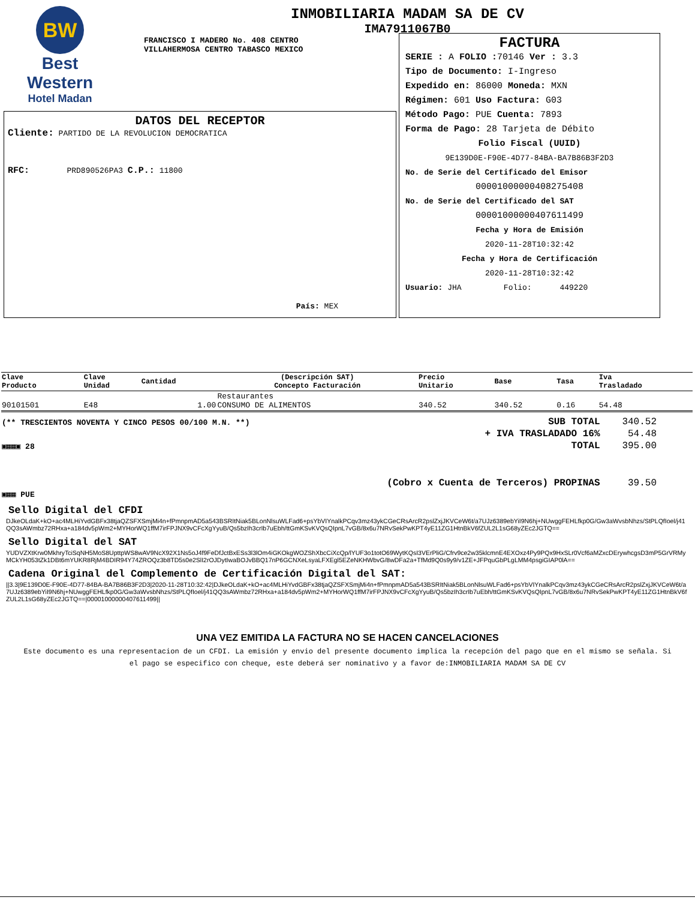BW
Best
Western
Hotel Madan
INMOBILIARIA MADAM SA DE CV
IMA7911067B0
FRANCISCO I MADERO No. 408 CENTRO
VILLAHERMOSA CENTRO TABASCO MEXICO
DATOS DEL RECEPTOR
Cliente: PARTIDO DE LA REVOLUCION DEMOCRATICA
RFC: PRD890526PA3 C.P.: 11800
País: MEX
FACTURA
SERIE : A FOLIO : 70146 Ver : 3.3
Tipo de Documento: I-Ingreso
Expedido en: 86000 Moneda: MXN
Régimen: 601 Uso Factura: G03
Método Pago: PUE Cuenta: 7893
Forma de Pago: 28 Tarjeta de Débito
Folio Fiscal (UUID)
9E139D0E-F90E-4D77-84BA-BA7B86B3F2D3
No. de Serie del Certificado del Emisor
00001000000408275408
No. de Serie del Certificado del SAT
00001000000407611499
Fecha y Hora de Emisión
2020-11-28T10:32:42
Fecha y Hora de Certificación
2020-11-28T10:32:42
Usuario: JHA Folio: 449220
| Clave Producto | Clave Unidad | Cantidad | (Descripción SAT) Concepto Facturación | Precio Unitario | Base | Tasa | Iva Trasladado |
| --- | --- | --- | --- | --- | --- | --- | --- |
| 90101501 | E48 | 1.00 | Restaurantes CONSUMO DE ALIMENTOS | 340.52 | 340.52 | 0.16 | 54.48 |
| (** TRESCIENTOS NOVENTA Y CINCO PESOS 00/100 M.N. **) | SUB TOTAL | 340.52 |
| | + IVA TRASLADADO 16% | 54.48 |
| ▣▦▦▣ 28 | TOTAL | 395.00 |
| | (Cobro x Cuenta de Terceros) PROPINAS | 39.50 |
| ▣▦▦ PUE | | |
Sello Digital del CFDI
DJkeOLdaK+kO+ac4MLHiYvdGBFx38tjaQZSFXSmjMi4n+fPmnpmAD5a543BSRItNiak5BLonNlsuWLFad6+psYbVIYnalkPCqv3mz43ykCGeCRsArcR2pslZxjJKVCeW6t/a7UJz6389ebYiI9N6hj+NUwggFEHLfkp0G/Gw3aWvsbNhzs/StPLQfIoel/j41QQ3sAWmbz72RHxa+a184dv5pWm2+MYHorWQ1ffM7irFPJNX9vCFcXgYyuB/Qs5bzIh3crIb7uEbh/ttGmKSvKVQsQIpnL7vGB/8x6u7NRvSekPwKPT4yE11ZG1HtnBkV6fZUL2L1sG68yZEc2JGTQ==
Sello Digital del SAT
YUDVZXtKrw0MkhryTciSqNH5MoS8UpttpWS8wAV9NcX92X1Ns5oJ4f9FeDfJctBxESs3l3lOm4iGKOkgWOZShXbcCiXcQp/lYUF3o1totO69WytKQsI3VErPliG/Cfrv9ce2w35klcmnE4EXOxz4Py9PQx9HxSLr0Vcf6aMZxcDErywhcgsD3mP5GrVRMyMCkYH053tZk1DBt6mYUKR8RjM4BDIR94Y74ZROQz3b8TD5s0e2SlI2rOJDytIwaBOJvBBQ17nP6GCNXeLsyaLFXEgl5EZeNKHWbvG/8wDFa2a+TfMd9Q0s9y9/v1ZE+JFPquGbPLgLMM4psgiGIAP0lA==
Cadena Original del Complemento de Certificación Digital del SAT:
||3.3|9E139D0E-F90E-4D77-84BA-BA7B86B3F2D3|2020-11-28T10:32:42|DJkeOLdaK+kO+ac4MLHiYvdGBFx38tjaQZSFXSmjMi4n+fPmnpmAD5a543BSRItNiak5BLonNlsuWLFad6+psYbVIYnalkPCqv3mz43ykCGeCRsArcR2pslZxjJKVCeW6t/a7UJz6389ebYiI9N6hj+NUwggFEHLfkp0G/Gw3aWvsbNhzs/StPLQfIoel/j41QQ3sAWmbz72RHxa+a184dv5pWm2+MYHorWQ1ffM7irFPJNX9vCFcXgYyuB/Qs5bzIh3crIb7uEbh/ttGmKSvKVQsQIpnL7vGB/8x6u7NRvSekPwKPT4yE11ZG1HtnBkV6fZUL2L1sG68yZEc2JGTQ==|00001000000407611499||
UNA VEZ EMITIDA LA FACTURA NO SE HACEN CANCELACIONES
Este documento es una representacion de un CFDI. La emisión y envio del presente documento implica la recepción del pago que en el mismo se señala. Si el pago se especifico con cheque, este deberá ser nominativo y a favor de:INMOBILIARIA MADAM SA DE CV